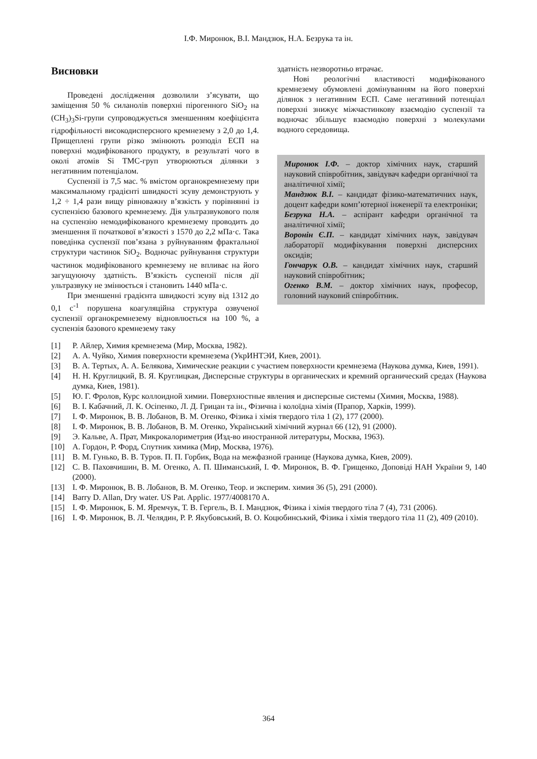І.Ф. Миронюк, В.І. Мандзюк, Н.А. Безрука та ін.
Висновки
Проведені дослідження дозволили з’ясувати, що заміщення 50 % силанолів поверхні пірогенного SiO<sub>2</sub> на (CH<sub>3</sub>)<sub>3</sub>Si-групи супроводжується зменшенням коефіцієнта гідрофільності високодисперсного кремнезему з 2,0 до 1,4. Прищеплені групи різко змінюють розподіл ЕСП на поверхні модифікованого продукту, в результаті чого в околі атомів Si ТМС-груп утворюються ділянки з негативним потенціалом.
Суспензії із 7,5 мас. % вмістом органокремнезему при максимальному градієнті швидкості зсуву демонструють у 1,2 ÷ 1,4 рази вищу рівноважну в’язкість у порівнянні із суспензією базового кремнезему. Дія ультразвукового поля на суспензію немодифікованого кремнезему проводить до зменшення її початкової в’язкості з 1570 до 2,2 мПа·с. Така поведінка суспензії пов’язана з руйнуванням фрактальної структури частинок SiO<sub>2</sub>. Водночас руйнування структури частинок модифікованого кремнезему не впливає на його загущуюючу здатність. В’язкість суспензії після дії ультразвуку не змінюється і становить 1440 мПа·с.
При зменшенні градієнта швидкості зсуву від 1312 до 0,1 с<sup>-1</sup> порушена коагуляційна структура озвученої суспензії органокремнезему відновлюється на 100 %, а суспензія базового кремнезему таку
здатність незворотньо втрачає.
Нові реологічні властивості модифікованого кремнезему обумовлені домінуванням на його поверхні ділянок з негативним ЕСП. Саме негативний потенціал поверхні знижує міжчастинкову взаємодію суспензії та водночас збільшує взаємодію поверхні з молекулами водного середовища.
Миронюк І.Ф. – доктор хімічних наук, старший науковий співробітник, завідувач кафедри органічної та аналітичної хімії;
Мандзюк В.І. – кандидат фізико-математичних наук, доцент кафедри комп’ютерної інженерії та електроніки;
Безрука Н.А. – аспірант кафедри органічної та аналітичної хімії;
Воронін Є.П. – кандидат хімічних наук, завідувач лабораторії модифікування поверхні дисперсних оксидів;
Гончарук О.В. – кандидат хімічних наук, старший науковий співробітник;
Огенко В.М. – доктор хімічних наук, професор, головний науковий співробітник.
[1] Р. Айлер, Химия кремнезема (Мир, Москва, 1982).
[2] А. А. Чуйко, Химия поверхности кремнезема (УкрИНТЭИ, Киев, 2001).
[3] В. А. Тертых, А. А. Белякова, Химические реакции с участием поверхности кремнезема (Наукова думка, Киев, 1991).
[4] Н. Н. Круглицкий, В. Я. Круглицкая, Дисперсные структуры в органических и кремний органический средах (Наукова думка, Киев, 1981).
[5] Ю. Г. Фролов, Курс коллоидной химии. Поверхностные явления и дисперсные системы (Химия, Москва, 1988).
[6] В. І. Кабачний, Л. К. Осіпенко, Л. Д. Грицан та ін., Фізична і колоїдна хімія (Прапор, Харків, 1999).
[7] І. Ф. Миронюк, В. В. Лобанов, В. М. Огенко, Фізика і хімія твердого тіла 1 (2), 177 (2000).
[8] І. Ф. Миронюк, В. В. Лобанов, В. М. Огенко, Український хімічний журнал 66 (12), 91 (2000).
[9] Э. Кальве, А. Прат, Микрокалориметрия (Изд-во иностранной литературы, Москва, 1963).
[10] А. Гордон, Р. Форд, Спутник химика (Мир, Москва, 1976).
[11] В. М. Гунько, В. В. Туров. П. П. Горбик, Вода на межфазной границе (Наукова думка, Киев, 2009).
[12] С. В. Паховчишин, В. М. Огенко, А. П. Шиманський, І. Ф. Миронюк, В. Ф. Грищенко, Доповіді НАН України 9, 140 (2000).
[13] І. Ф. Миронюк, В. В. Лобанов, В. М. Огенко, Теор. и эксперим. химия 36 (5), 291 (2000).
[14] Barry D. Allan, Dry water. US Pat. Applic. 1977/4008170 A.
[15] І. Ф. Миронюк, Б. М. Яремчук, Т. В. Гергель, В. І. Мандзюк, Фізика і хімія твердого тіла 7 (4), 731 (2006).
[16] І. Ф. Миронюк, В. Л. Челядин, Р. Р. Якубовський, В. О. Коцюбинський, Фізика і хімія твердого тіла 11 (2), 409 (2010).
364